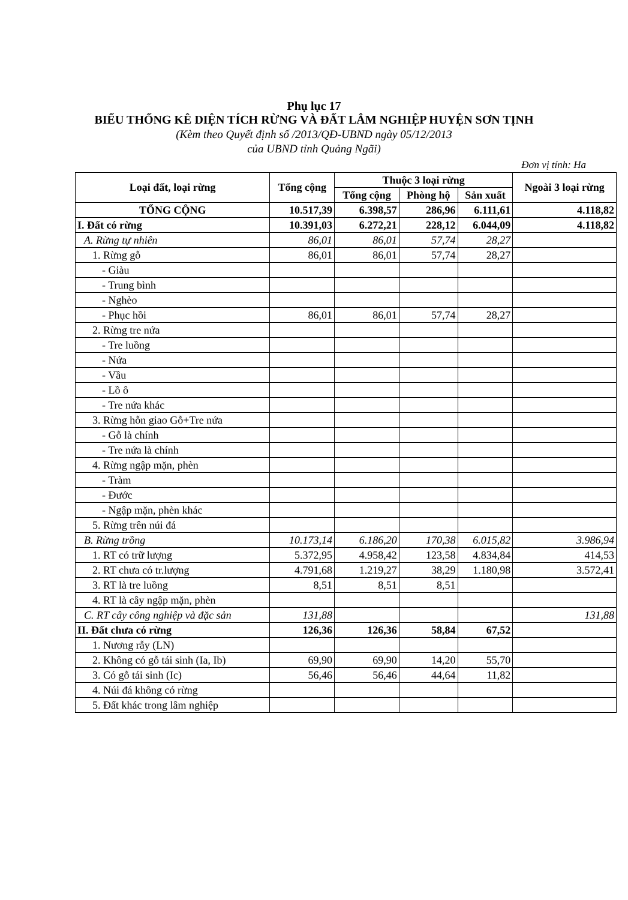Phụ lục 17
BIỂU THỐNG KÊ DIỆN TÍCH RỪNG VÀ ĐẤT LÂM NGHIỆP HUYỆN SƠN TỊNH
(Kèm theo Quyết định số /2013/QĐ-UBND ngày 05/12/2013
của UBND tỉnh Quảng Ngãi)
Đơn vị tính: Ha
| Loại đất, loại rừng | Tổng cộng | Thuộc 3 loại rừng | | | Ngoài 3 loại rừng |
| --- | --- | --- | --- | --- | --- |
| | | Tổng cộng | Phòng hộ | Sản xuất | |
| TỔNG CỘNG | 10.517,39 | 6.398,57 | 286,96 | 6.111,61 | 4.118,82 |
| I. Đất có rừng | 10.391,03 | 6.272,21 | 228,12 | 6.044,09 | 4.118,82 |
| A. Rừng tự nhiên | 86,01 | 86,01 | 57,74 | 28,27 | |
| 1. Rừng gỗ | 86,01 | 86,01 | 57,74 | 28,27 | |
| - Giàu | | | | | |
| - Trung bình | | | | | |
| - Nghèo | | | | | |
| - Phục hồi | 86,01 | 86,01 | 57,74 | 28,27 | |
| 2. Rừng tre nứa | | | | | |
| - Tre luồng | | | | | |
| - Nứa | | | | | |
| - Vầu | | | | | |
| - Lồ ô | | | | | |
| - Tre nứa khác | | | | | |
| 3. Rừng hỗn giao Gỗ+Tre nứa | | | | | |
| - Gỗ là chính | | | | | |
| - Tre nứa là chính | | | | | |
| 4. Rừng ngập mặn, phèn | | | | | |
| - Tràm | | | | | |
| - Đước | | | | | |
| - Ngập mặn, phèn khác | | | | | |
| 5. Rừng trên núi đá | | | | | |
| B. Rừng trồng | 10.173,14 | 6.186,20 | 170,38 | 6.015,82 | 3.986,94 |
| 1. RT có trữ lượng | 5.372,95 | 4.958,42 | 123,58 | 4.834,84 | 414,53 |
| 2. RT chưa có tr.lượng | 4.791,68 | 1.219,27 | 38,29 | 1.180,98 | 3.572,41 |
| 3. RT là tre luồng | 8,51 | 8,51 | 8,51 | | |
| 4. RT là cây ngập mặn, phèn | | | | | |
| C. RT cây công nghiệp và đặc sản | 131,88 | | | | 131,88 |
| II. Đất chưa có rừng | 126,36 | 126,36 | 58,84 | 67,52 | |
| 1. Nương rẫy (LN) | | | | | |
| 2. Không có gỗ tái sinh (Ia, Ib) | 69,90 | 69,90 | 14,20 | 55,70 | |
| 3. Có gỗ tái sinh (Ic) | 56,46 | 56,46 | 44,64 | 11,82 | |
| 4. Núi đá không có rừng | | | | | |
| 5. Đất khác trong lâm nghiệp | | | | | |